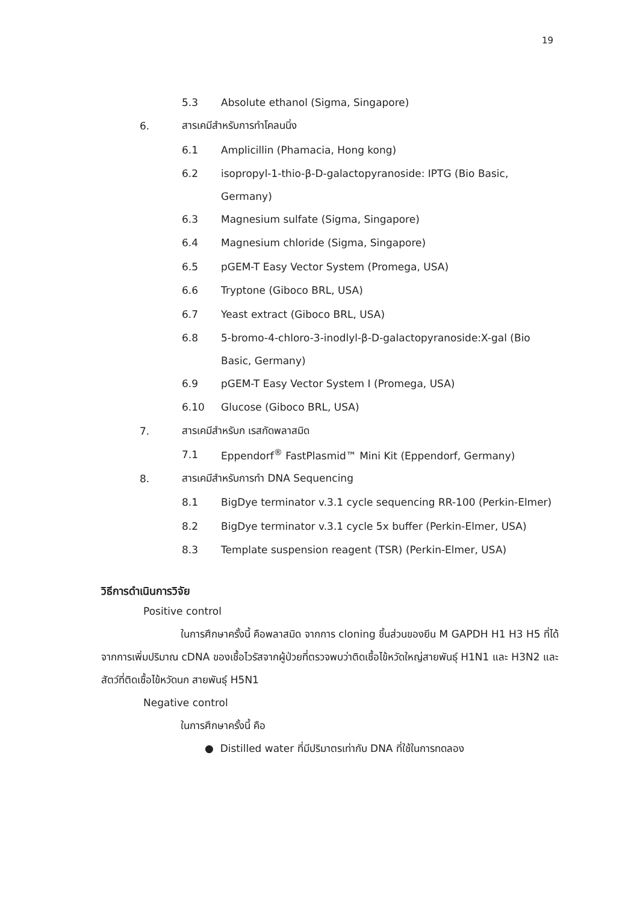19
5.3 Absolute ethanol (Sigma, Singapore)
6. สารเคมีสำหรับการทำโคลนนิ่ง
6.1 Amplicillin (Phamacia, Hong kong)
6.2 isopropyl-1-thio-β-D-galactopyranoside: IPTG (Bio Basic,
Germany)
6.3 Magnesium sulfate (Sigma, Singapore)
6.4 Magnesium chloride (Sigma, Singapore)
6.5 pGEM-T Easy Vector System (Promega, USA)
6.6 Tryptone (Giboco BRL, USA)
6.7 Yeast extract (Giboco BRL, USA)
6.8 5-bromo-4-chloro-3-inodlyl-β-D-galactopyranoside:X-gal (Bio
Basic, Germany)
6.9 pGEM-T Easy Vector System I (Promega, USA)
6.10 Glucose (Giboco BRL, USA)
7. สารเคมีสำหรับก เรสกัดพลาสมิด
7.1 Eppendorf<sup>®</sup> FastPlasmid™ Mini Kit (Eppendorf, Germany)
8. สารเคมีสำหรับการทำ DNA Sequencing
8.1 BigDye terminator v.3.1 cycle sequencing RR-100 (Perkin-Elmer)
8.2 BigDye terminator v.3.1 cycle 5x buffer (Perkin-Elmer, USA)
8.3 Template suspension reagent (TSR) (Perkin-Elmer, USA)
วิธีการดำเนินการวิจัย
Positive control
ในการศึกษาครั้งนี้ คือพลาสมิด จากการ cloning ชิ้นส่วนของยีน M GAPDH H1 H3 H5 ที่ได้จากการเพิ่มปริมาณ cDNA ของเชื้อไวรัสจากผู้ป่วยที่ตรวจพบว่าติดเชื้อไข้หวัดใหญ่สายพันธุ์ H1N1 และ H3N2 และสัตว์ที่ติดเชื้อไข้หวัดนก สายพันธุ์ H5N1
Negative control
ในการศึกษาครั้งนี้ คือ
● Distilled water ที่มีปริมาตรเท่ากับ DNA ที่ใช้ในการทดลอง